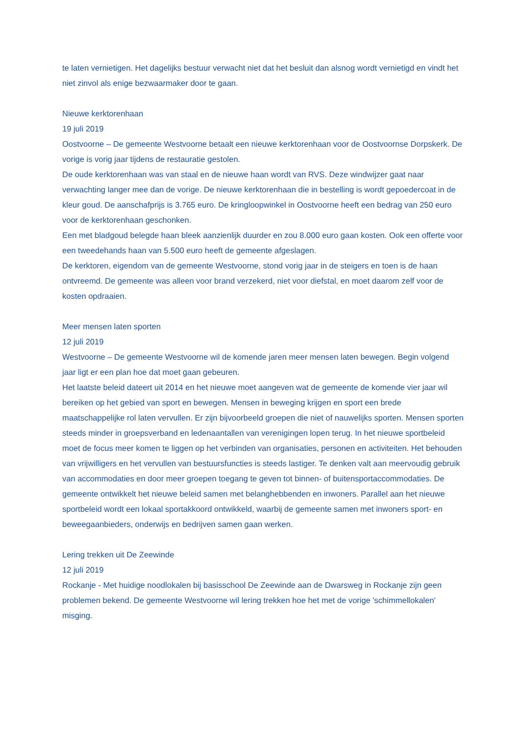te laten vernietigen. Het dagelijks bestuur verwacht niet dat het besluit dan alsnog wordt vernietigd en vindt het niet zinvol als enige bezwaarmaker door te gaan.
Nieuwe kerktorenhaan
19 juli 2019
Oostvoorne – De gemeente Westvoorne betaalt een nieuwe kerktorenhaan voor de Oostvoornse Dorpskerk. De vorige is vorig jaar tijdens de restauratie gestolen.
De oude kerktorenhaan was van staal en de nieuwe haan wordt van RVS. Deze windwijzer gaat naar verwachting langer mee dan de vorige. De nieuwe kerktorenhaan die in bestelling is wordt gepoedercoat in de kleur goud. De aanschafprijs is 3.765 euro. De kringloopwinkel in Oostvoorne heeft een bedrag van 250 euro voor de kerktorenhaan geschonken.
Een met bladgoud belegde haan bleek aanzienlijk duurder en zou 8.000 euro gaan kosten. Ook een offerte voor een tweedehands haan van 5.500 euro heeft de gemeente afgeslagen.
De kerktoren, eigendom van de gemeente Westvoorne, stond vorig jaar in de steigers en toen is de haan ontvreemd. De gemeente was alleen voor brand verzekerd, niet voor diefstal, en moet daarom zelf voor de kosten opdraaien.
Meer mensen laten sporten
12 juli 2019
Westvoorne – De gemeente Westvoorne wil de komende jaren meer mensen laten bewegen. Begin volgend jaar ligt er een plan hoe dat moet gaan gebeuren.
Het laatste beleid dateert uit 2014 en het nieuwe moet aangeven wat de gemeente de komende vier jaar wil bereiken op het gebied van sport en bewegen. Mensen in beweging krijgen en sport een brede maatschappelijke rol laten vervullen. Er zijn bijvoorbeeld groepen die niet of nauwelijks sporten. Mensen sporten steeds minder in groepsverband en ledenaantallen van verenigingen lopen terug. In het nieuwe sportbeleid moet de focus meer komen te liggen op het verbinden van organisaties, personen en activiteiten. Het behouden van vrijwilligers en het vervullen van bestuursfuncties is steeds lastiger. Te denken valt aan meervoudig gebruik van accommodaties en door meer groepen toegang te geven tot binnen- of buitensportaccommodaties. De gemeente ontwikkelt het nieuwe beleid samen met belanghebbenden en inwoners. Parallel aan het nieuwe sportbeleid wordt een lokaal sportakkoord ontwikkeld, waarbij de gemeente samen met inwoners sport- en beweegaanbieders, onderwijs en bedrijven samen gaan werken.
Lering trekken uit De Zeewinde
12 juli 2019
Rockanje - Met huidige noodlokalen bij basisschool De Zeewinde aan de Dwarsweg in Rockanje zijn geen problemen bekend. De gemeente Westvoorne wil lering trekken hoe het met de vorige 'schimmellokalen' misging.